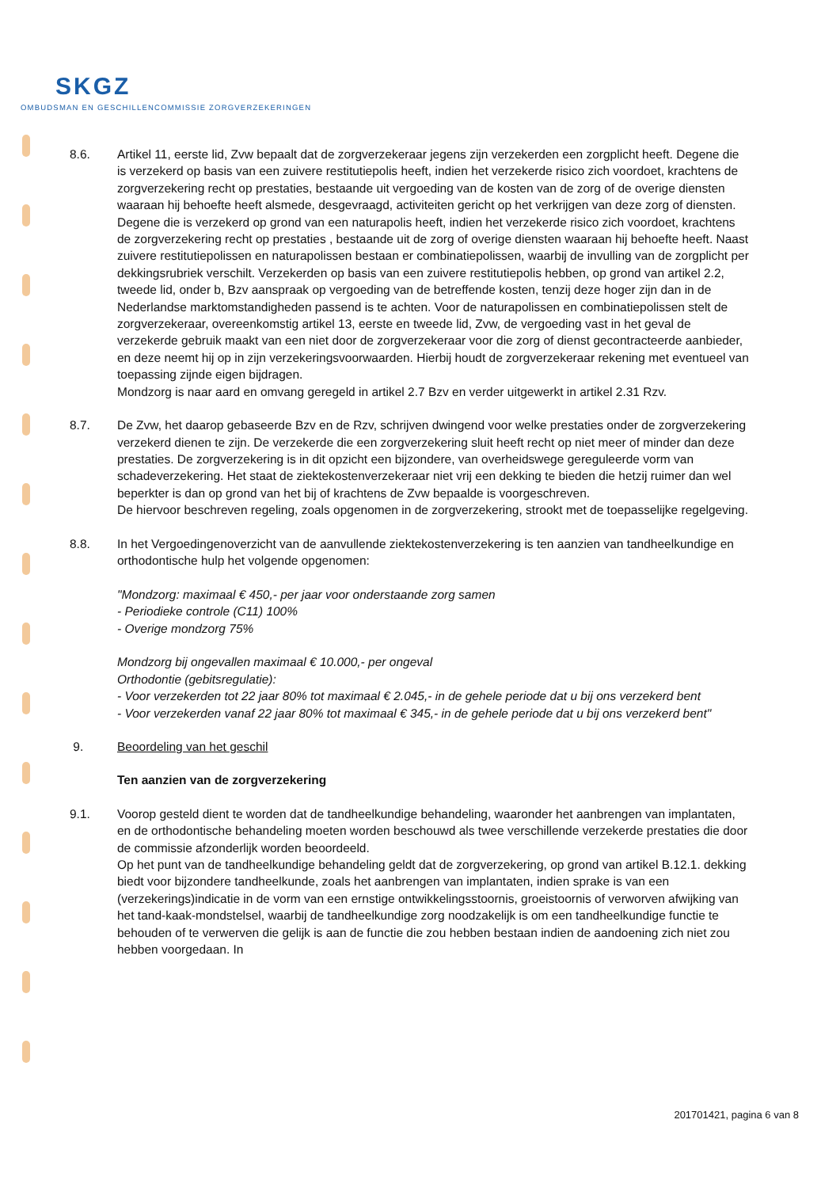SKGZ
OMBUDSMAN EN GESCHILLENCOMMISSIE ZORGVERZEKERINGEN
8.6. Artikel 11, eerste lid, Zvw bepaalt dat de zorgverzekeraar jegens zijn verzekerden een zorgplicht heeft. Degene die is verzekerd op basis van een zuivere restitutiepolis heeft, indien het verzekerde risico zich voordoet, krachtens de zorgverzekering recht op prestaties, bestaande uit vergoeding van de kosten van de zorg of de overige diensten waaraan hij behoefte heeft alsmede, desgevraagd, activiteiten gericht op het verkrijgen van deze zorg of diensten. Degene die is verzekerd op grond van een naturapolis heeft, indien het verzekerde risico zich voordoet, krachtens de zorgverzekering recht op prestaties , bestaande uit de zorg of overige diensten waaraan hij behoefte heeft. Naast zuivere restitutiepolissen en naturapolissen bestaan er combinatiepolissen, waarbij de invulling van de zorgplicht per dekkingsrubriek verschilt. Verzekerden op basis van een zuivere restitutiepolis hebben, op grond van artikel 2.2, tweede lid, onder b, Bzv aanspraak op vergoeding van de betreffende kosten, tenzij deze hoger zijn dan in de Nederlandse marktomstandigheden passend is te achten. Voor de naturapolissen en combinatiepolissen stelt de zorgverzekeraar, overeenkomstig artikel 13, eerste en tweede lid, Zvw, de vergoeding vast in het geval de verzekerde gebruik maakt van een niet door de zorgverzekeraar voor die zorg of dienst gecontracteerde aanbieder, en deze neemt hij op in zijn verzekeringsvoorwaarden. Hierbij houdt de zorgverzekeraar rekening met eventueel van toepassing zijnde eigen bijdragen.
Mondzorg is naar aard en omvang geregeld in artikel 2.7 Bzv en verder uitgewerkt in artikel 2.31 Rzv.
8.7. De Zvw, het daarop gebaseerde Bzv en de Rzv, schrijven dwingend voor welke prestaties onder de zorgverzekering verzekerd dienen te zijn. De verzekerde die een zorgverzekering sluit heeft recht op niet meer of minder dan deze prestaties. De zorgverzekering is in dit opzicht een bijzondere, van overheidswege gereguleerde vorm van schadeverzekering. Het staat de ziektekostenverzekeraar niet vrij een dekking te bieden die hetzij ruimer dan wel beperkter is dan op grond van het bij of krachtens de Zvw bepaalde is voorgeschreven.
De hiervoor beschreven regeling, zoals opgenomen in de zorgverzekering, strookt met de toepasselijke regelgeving.
8.8. In het Vergoedingenoverzicht van de aanvullende ziektekostenverzekering is ten aanzien van tandheelkundige en orthodontische hulp het volgende opgenomen:
"Mondzorg: maximaal € 450,- per jaar voor onderstaande zorg samen
- Periodieke controle (C11) 100%
- Overige mondzorg 75%
Mondzorg bij ongevallen maximaal € 10.000,- per ongeval
Orthodontie (gebitsregulatie):
- Voor verzekerden tot 22 jaar 80% tot maximaal € 2.045,- in de gehele periode dat u bij ons verzekerd bent
- Voor verzekerden vanaf 22 jaar 80% tot maximaal € 345,- in de gehele periode dat u bij ons verzekerd bent"
9. Beoordeling van het geschil
Ten aanzien van de zorgverzekering
9.1. Voorop gesteld dient te worden dat de tandheelkundige behandeling, waaronder het aanbrengen van implantaten, en de orthodontische behandeling moeten worden beschouwd als twee verschillende verzekerde prestaties die door de commissie afzonderlijk worden beoordeeld.
Op het punt van de tandheelkundige behandeling geldt dat de zorgverzekering, op grond van artikel B.12.1. dekking biedt voor bijzondere tandheelkunde, zoals het aanbrengen van implantaten, indien sprake is van een (verzekerings)indicatie in de vorm van een ernstige ontwikkelingsstoornis, groeistoornis of verworven afwijking van het tand-kaak-mondstelsel, waarbij de tandheelkundige zorg noodzakelijk is om een tandheelkundige functie te behouden of te verwerven die gelijk is aan de functie die zou hebben bestaan indien de aandoening zich niet zou hebben voorgedaan. In
201701421, pagina 6 van 8